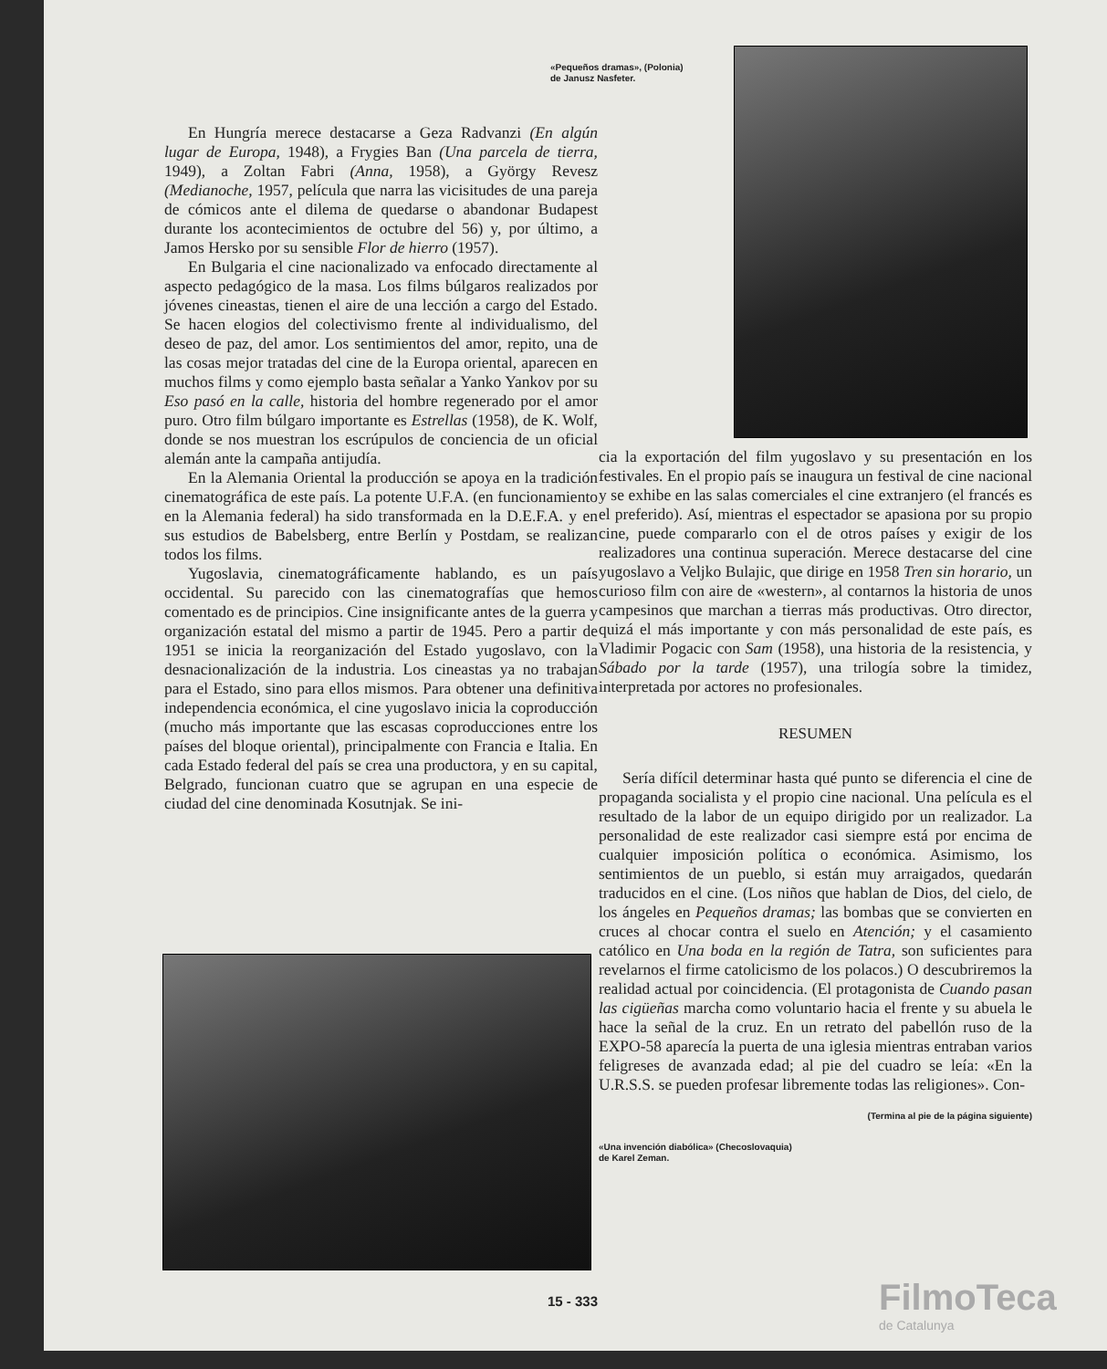«Pequeños dramas», (Polonia)
de Janusz Nasfeter.
En Hungría merece destacarse a Geza Radvanzi (En algún lugar de Europa, 1948), a Frygies Ban (Una parcela de tierra, 1949), a Zoltan Fabri (Anna, 1958), a György Revesz (Medianoche, 1957, película que narra las vicisitudes de una pareja de cómicos ante el dilema de quedarse o abandonar Budapest durante los acontecimientos de octubre del 56) y, por último, a Jamos Hersko por su sensible Flor de hierro (1957).
En Bulgaria el cine nacionalizado va enfocado directamente al aspecto pedagógico de la masa. Los films búlgaros realizados por jóvenes cineastas, tienen el aire de una lección a cargo del Estado. Se hacen elogios del colectivismo frente al individualismo, del deseo de paz, del amor. Los sentimientos del amor, repito, una de las cosas mejor tratadas del cine de la Europa oriental, aparecen en muchos films y como ejemplo basta señalar a Yanko Yankov por su Eso pasó en la calle, historia del hombre regenerado por el amor puro. Otro film búlgaro importante es Estrellas (1958), de K. Wolf, donde se nos muestran los escrúpulos de conciencia de un oficial alemán ante la campaña antijudía.
En la Alemania Oriental la producción se apoya en la tradición cinematográfica de este país. La potente U.F.A. (en funcionamiento en la Alemania federal) ha sido transformada en la D.E.F.A. y en sus estudios de Babelsberg, entre Berlín y Postdam, se realizan todos los films.
Yugoslavia, cinematográficamente hablando, es un país occidental. Su parecido con las cinematografías que hemos comentado es de principios. Cine insignificante antes de la guerra y organización estatal del mismo a partir de 1945. Pero a partir de 1951 se inicia la reorganización del Estado yugoslavo, con la desnacionalización de la industria. Los cineastas ya no trabajan para el Estado, sino para ellos mismos. Para obtener una definitiva independencia económica, el cine yugoslavo inicia la coproducción (mucho más importante que las escasas coproducciones entre los países del bloque oriental), principalmente con Francia e Italia. En cada Estado federal del país se crea una productora, y en su capital, Belgrado, funcionan cuatro que se agrupan en una especie de ciudad del cine denominada Kosutnjak. Se ini-
cia la exportación del film yugoslavo y su presentación en los festivales. En el propio país se inaugura un festival de cine nacional y se exhibe en las salas comerciales el cine extranjero (el francés es el preferido). Así, mientras el espectador se apasiona por su propio cine, puede compararlo con el de otros países y exigir de los realizadores una continua superación. Merece destacarse del cine yugoslavo a Veljko Bulajic, que dirige en 1958 Tren sin horario, un curioso film con aire de «western», al contarnos la historia de unos campesinos que marchan a tierras más productivas. Otro director, quizá el más importante y con más personalidad de este país, es Vladimir Pogacic con Sam (1958), una historia de la resistencia, y Sábado por la tarde (1957), una trilogía sobre la timidez, interpretada por actores no profesionales.
RESUMEN
Sería difícil determinar hasta qué punto se diferencia el cine de propaganda socialista y el propio cine nacional. Una película es el resultado de la labor de un equipo dirigido por un realizador. La personalidad de este realizador casi siempre está por encima de cualquier imposición política o económica. Asimismo, los sentimientos de un pueblo, si están muy arraigados, quedarán traducidos en el cine. (Los niños que hablan de Dios, del cielo, de los ángeles en Pequeños dramas; las bombas que se convierten en cruces al chocar contra el suelo en Atención; y el casamiento católico en Una boda en la región de Tatra, son suficientes para revelarnos el firme catolicismo de los polacos.) O descubriremos la realidad actual por coincidencia. (El protagonista de Cuando pasan las cigüeñas marcha como voluntario hacia el frente y su abuela le hace la señal de la cruz. En un retrato del pabellón ruso de la EXPO-58 aparecía la puerta de una iglesia mientras entraban varios feligreses de avanzada edad; al pie del cuadro se leía: «En la U.R.S.S. se pueden profesar libremente todas las religiones». Con-
(Termina al pie de la página siguiente)
«Una invención diabólica» (Checoslovaquia)
de Karel Zeman.
15 - 333
FilmoTeca
de Catalunya